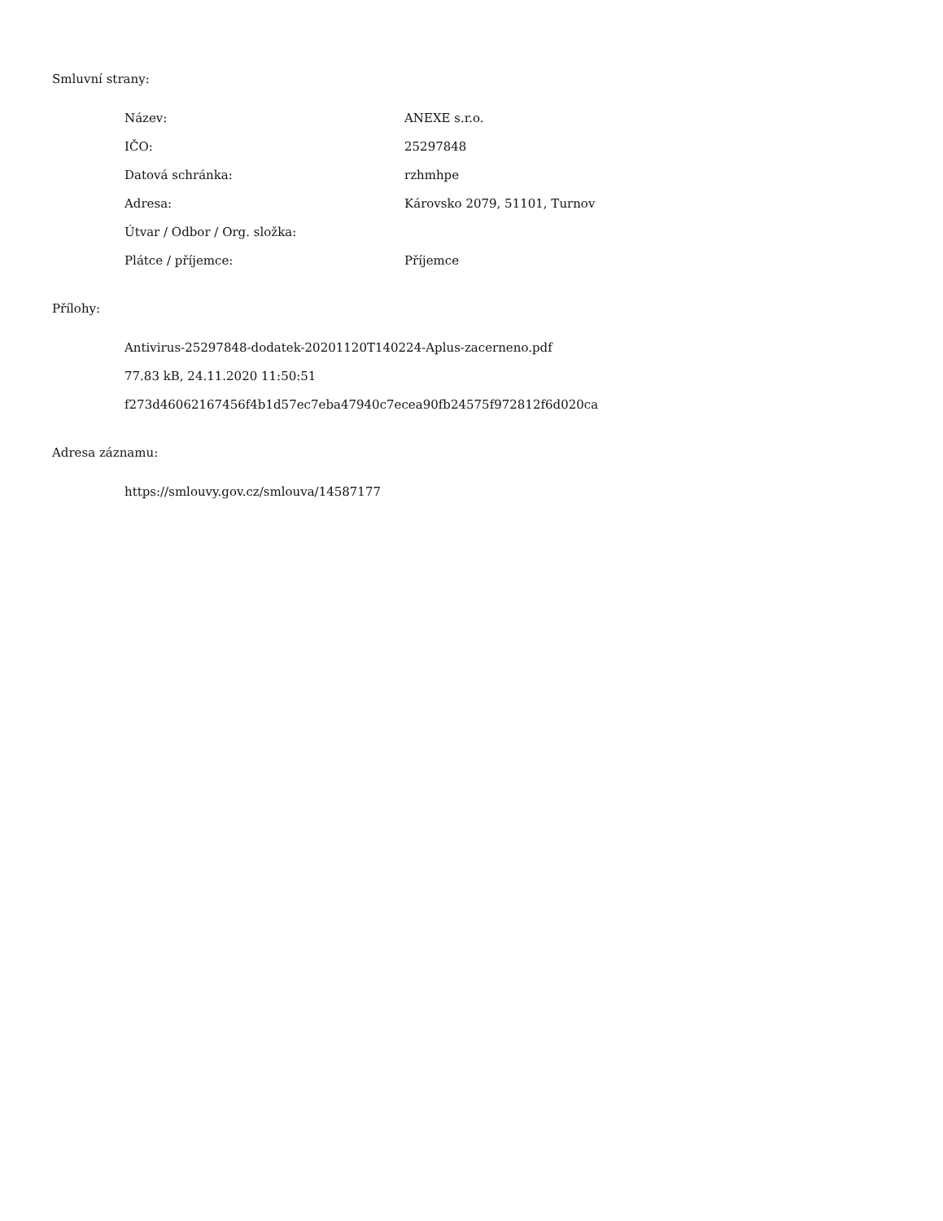Smluvní strany:
| Název: | ANEXE s.r.o. |
| IČO: | 25297848 |
| Datová schránka: | rzhmhpe |
| Adresa: | Károvsko 2079, 51101, Turnov |
| Útvar / Odbor / Org. složka: | |
| Plátce / příjemce: | Příjemce |
Přílohy:
Antivirus-25297848-dodatek-20201120T140224-Aplus-zacerneno.pdf
77.83 kB, 24.11.2020 11:50:51
f273d46062167456f4b1d57ec7eba47940c7ecea90fb24575f972812f6d020ca
Adresa záznamu:
https://smlouvy.gov.cz/smlouva/14587177